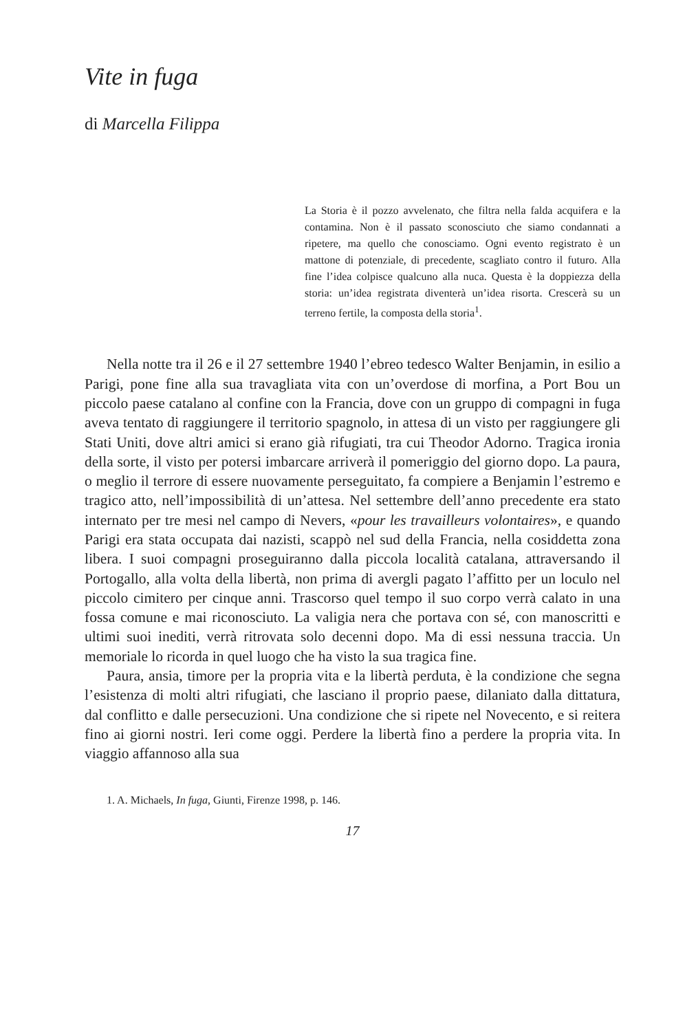Vite in fuga
di Marcella Filippa
La Storia è il pozzo avvelenato, che filtra nella falda acquifera e la contamina. Non è il passato sconosciuto che siamo condannati a ripetere, ma quello che conosciamo. Ogni evento registrato è un mattone di potenziale, di precedente, scagliato contro il futuro. Alla fine l’idea colpisce qualcuno alla nuca. Questa è la doppiezza della storia: un’idea registrata diventerà un’idea risorta. Crescerà su un terreno fertile, la composta della storia<sup>1</sup>.
Nella notte tra il 26 e il 27 settembre 1940 l’ebreo tedesco Walter Benjamin, in esilio a Parigi, pone fine alla sua travagliata vita con un’overdose di morfina, a Port Bou un piccolo paese catalano al confine con la Francia, dove con un gruppo di compagni in fuga aveva tentato di raggiungere il territorio spagnolo, in attesa di un visto per raggiungere gli Stati Uniti, dove altri amici si erano già rifugiati, tra cui Theodor Adorno. Tragica ironia della sorte, il visto per potersi imbarcare arriverà il pomeriggio del giorno dopo. La paura, o meglio il terrore di essere nuovamente perseguitato, fa compiere a Benjamin l’estremo e tragico atto, nell’impossibilità di un’attesa. Nel settembre dell’anno precedente era stato internato per tre mesi nel campo di Nevers, «pour les travailleurs volontaires», e quando Parigi era stata occupata dai nazisti, scappò nel sud della Francia, nella cosiddetta zona libera. I suoi compagni proseguiranno dalla piccola località catalana, attraversando il Portogallo, alla volta della libertà, non prima di avergli pagato l’affitto per un loculo nel piccolo cimitero per cinque anni. Trascorso quel tempo il suo corpo verrà calato in una fossa comune e mai riconosciuto. La valigia nera che portava con sé, con manoscritti e ultimi suoi inediti, verrà ritrovata solo decenni dopo. Ma di essi nessuna traccia. Un memoriale lo ricorda in quel luogo che ha visto la sua tragica fine.
Paura, ansia, timore per la propria vita e la libertà perduta, è la condizione che segna l’esistenza di molti altri rifugiati, che lasciano il proprio paese, dilaniato dalla dittatura, dal conflitto e dalle persecuzioni. Una condizione che si ripete nel Novecento, e si reitera fino ai giorni nostri. Ieri come oggi. Perdere la libertà fino a perdere la propria vita. In viaggio affannoso alla sua
1. A. Michaels, In fuga, Giunti, Firenze 1998, p. 146.
17